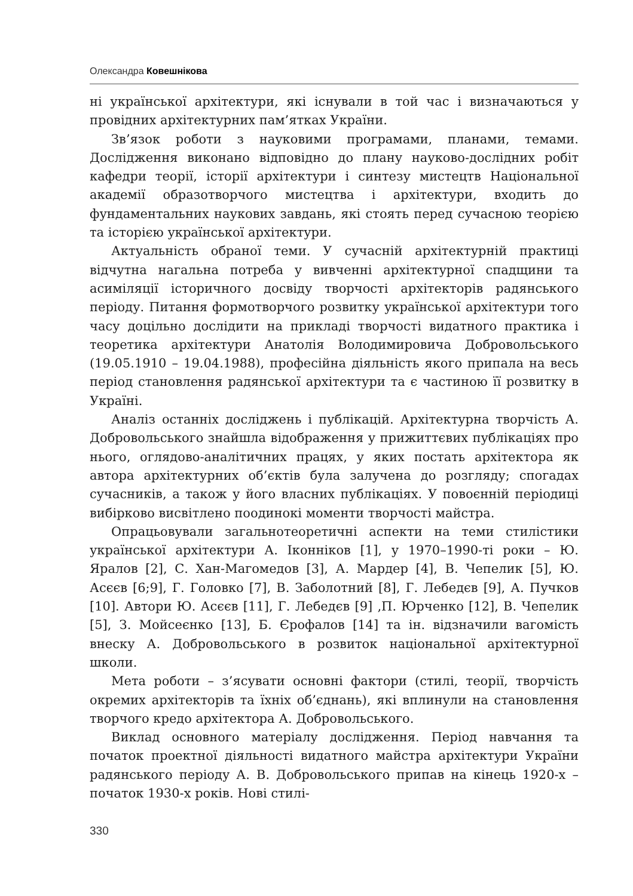Олександра Ковешнікова
ні української архітектури, які існували в той час і визначаються у провідних архітектурних пам’ятках України.
Зв’язок роботи з науковими програмами, планами, темами. Дослідження виконано відповідно до плану науково-дослідних робіт кафедри теорії, історії архітектури і синтезу мистецтв Національної академії образотворчого мистецтва і архітектури, входить до фундаментальних наукових завдань, які стоять перед сучасною теорією та історією української архітектури.
Актуальність обраної теми. У сучасній архітектурній практиці відчутна нагальна потреба у вивченні архітектурної спадщини та асиміляції історичного досвіду творчості архітекторів радянського періоду. Питання формотворчого розвитку української архітектури того часу доцільно дослідити на прикладі творчості видатного практика і теоретика архітектури Анатолія Володимировича Добровольського (19.05.1910 – 19.04.1988), професійна діяльність якого припала на весь період становлення радянської архітектури та є частиною її розвитку в Україні.
Аналіз останніх досліджень і публікацій. Архітектурна творчість А. Добровольського знайшла відображення у прижиттєвих публікаціях про нього, оглядово-аналітичних працях, у яких постать архітектора як автора архітектурних об’єктів була залучена до розгляду; спогадах сучасників, а також у його власних публікаціях. У повоєнній періодиці вибірково висвітлено поодинокі моменти творчості майстра.
Опрацьовували загальнотеоретичні аспекти на теми стилістики української архітектури А. Іконніков [1], у 1970–1990-ті роки – Ю. Яралов [2], С. Хан-Магомедов [3], А. Мардер [4], В. Чепелик [5], Ю. Асєєв [6;9], Г. Головко [7], В. Заболотний [8], Г. Лебедєв [9], А. Пучков [10]. Автори Ю. Асєєв [11], Г. Лебедєв [9] ,П. Юрченко [12], В. Чепелик [5], З. Мойсеєнко [13], Б. Єрофалов [14] та ін. відзначили вагомість внеску А. Добровольського в розвиток національної архітектурної школи.
Мета роботи – з’ясувати основні фактори (стилі, теорії, творчість окремих архітекторів та їхніх об’єднань), які вплинули на становлення творчого кредо архітектора А. Добровольського.
Виклад основного матеріалу дослідження. Період навчання та початок проектної діяльності видатного майстра архітектури України радянського періоду А. В. Добровольського припав на кінець 1920-х – початок 1930-х років. Нові стилі-
330